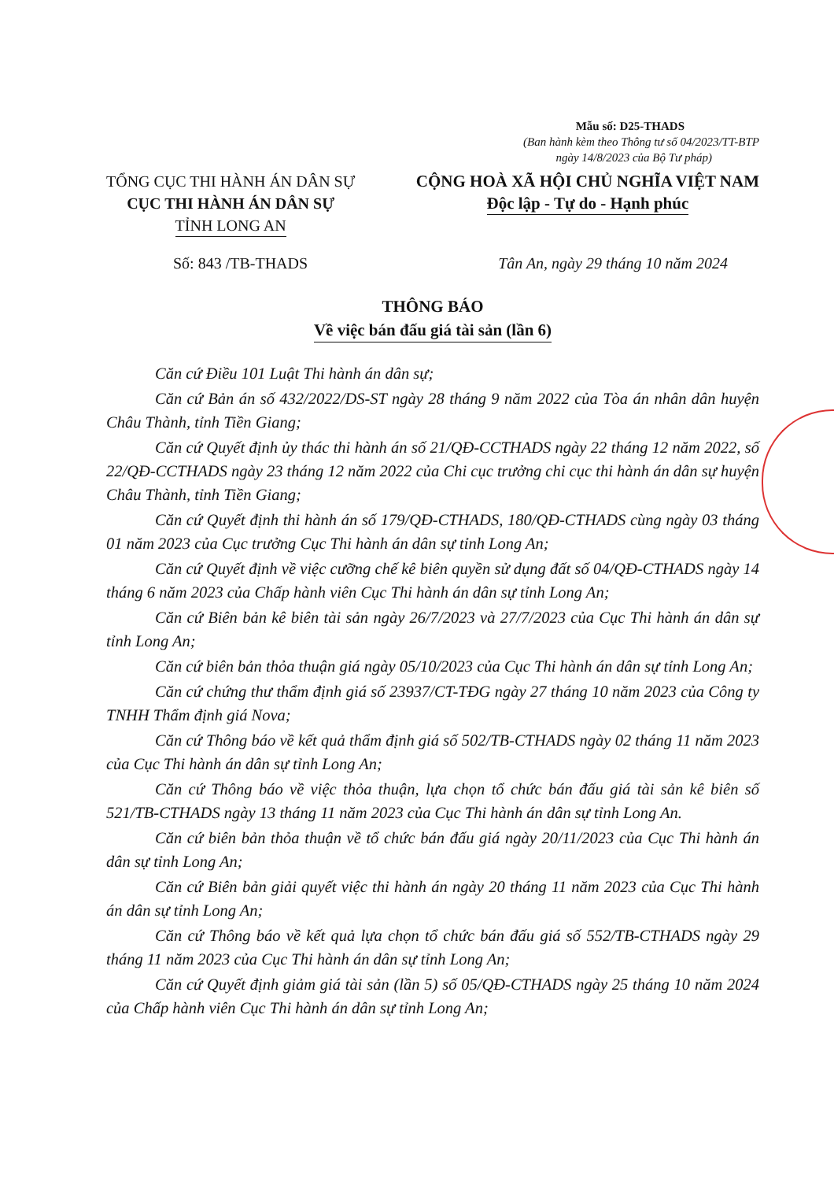Mẫu số: D25-THADS
(Ban hành kèm theo Thông tư số 04/2023/TT-BTP
ngày 14/8/2023 của Bộ Tư pháp)
TỔNG CỤC THI HÀNH ÁN DÂN SỰ
CỤC THI HÀNH ÁN DÂN SỰ
TỈNH LONG AN
CỘNG HOÀ XÃ HỘI CHỦ NGHĨA VIỆT NAM
Độc lập - Tự do - Hạnh phúc
Số: 843 /TB-THADS Tân An, ngày 29 tháng 10 năm 2024
THÔNG BÁO
Về việc bán đấu giá tài sản (lần 6)
Căn cứ Điều 101 Luật Thi hành án dân sự;
Căn cứ Bản án số 432/2022/DS-ST ngày 28 tháng 9 năm 2022 của Tòa án nhân dân huyện Châu Thành, tỉnh Tiền Giang;
Căn cứ Quyết định ủy thác thi hành án số 21/QĐ-CCTHADS ngày 22 tháng 12 năm 2022, số 22/QĐ-CCTHADS ngày 23 tháng 12 năm 2022 của Chi cục trưởng chi cục thi hành án dân sự huyện Châu Thành, tỉnh Tiền Giang;
Căn cứ Quyết định thi hành án số 179/QĐ-CTHADS, 180/QĐ-CTHADS cùng ngày 03 tháng 01 năm 2023 của Cục trưởng Cục Thi hành án dân sự tỉnh Long An;
Căn cứ Quyết định về việc cưỡng chế kê biên quyền sử dụng đất số 04/QĐ-CTHADS ngày 14 tháng 6 năm 2023 của Chấp hành viên Cục Thi hành án dân sự tỉnh Long An;
Căn cứ Biên bản kê biên tài sản ngày 26/7/2023 và 27/7/2023 của Cục Thi hành án dân sự tỉnh Long An;
Căn cứ biên bản thỏa thuận giá ngày 05/10/2023 của Cục Thi hành án dân sự tỉnh Long An;
Căn cứ chứng thư thẩm định giá số 23937/CT-TĐG ngày 27 tháng 10 năm 2023 của Công ty TNHH Thẩm định giá Nova;
Căn cứ Thông báo về kết quả thẩm định giá số 502/TB-CTHADS ngày 02 tháng 11 năm 2023 của Cục Thi hành án dân sự tỉnh Long An;
Căn cứ Thông báo về việc thỏa thuận, lựa chọn tổ chức bán đấu giá tài sản kê biên số 521/TB-CTHADS ngày 13 tháng 11 năm 2023 của Cục Thi hành án dân sự tỉnh Long An.
Căn cứ biên bản thỏa thuận về tổ chức bán đấu giá ngày 20/11/2023 của Cục Thi hành án dân sự tỉnh Long An;
Căn cứ Biên bản giải quyết việc thi hành án ngày 20 tháng 11 năm 2023 của Cục Thi hành án dân sự tỉnh Long An;
Căn cứ Thông báo về kết quả lựa chọn tổ chức bán đấu giá số 552/TB-CTHADS ngày 29 tháng 11 năm 2023 của Cục Thi hành án dân sự tỉnh Long An;
Căn cứ Quyết định giảm giá tài sản (lần 5) số 05/QĐ-CTHADS ngày 25 tháng 10 năm 2024 của Chấp hành viên Cục Thi hành án dân sự tỉnh Long An;